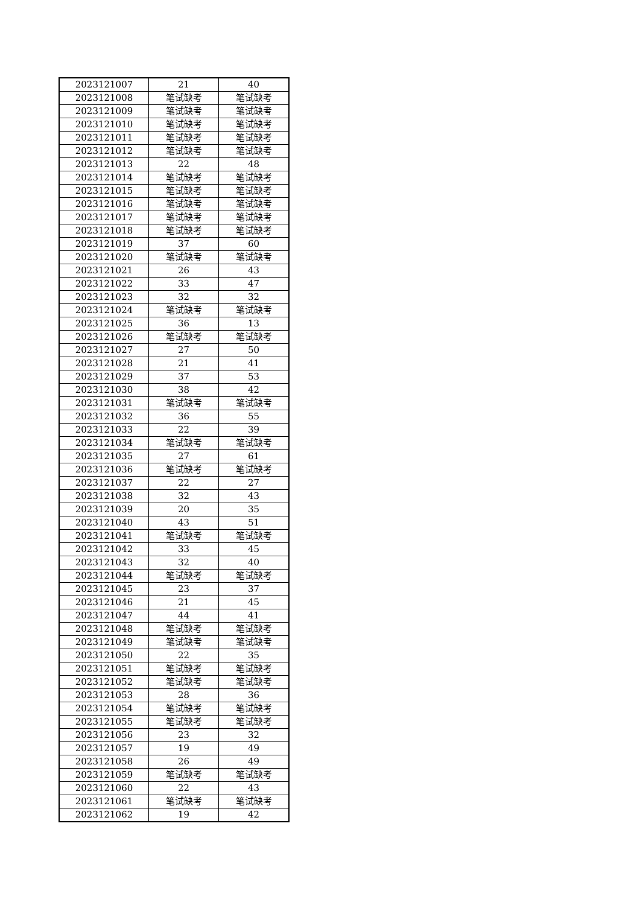| 2023121007 | 21 | 40 |
| 2023121008 | 笔试缺考 | 笔试缺考 |
| 2023121009 | 笔试缺考 | 笔试缺考 |
| 2023121010 | 笔试缺考 | 笔试缺考 |
| 2023121011 | 笔试缺考 | 笔试缺考 |
| 2023121012 | 笔试缺考 | 笔试缺考 |
| 2023121013 | 22 | 48 |
| 2023121014 | 笔试缺考 | 笔试缺考 |
| 2023121015 | 笔试缺考 | 笔试缺考 |
| 2023121016 | 笔试缺考 | 笔试缺考 |
| 2023121017 | 笔试缺考 | 笔试缺考 |
| 2023121018 | 笔试缺考 | 笔试缺考 |
| 2023121019 | 37 | 60 |
| 2023121020 | 笔试缺考 | 笔试缺考 |
| 2023121021 | 26 | 43 |
| 2023121022 | 33 | 47 |
| 2023121023 | 32 | 32 |
| 2023121024 | 笔试缺考 | 笔试缺考 |
| 2023121025 | 36 | 13 |
| 2023121026 | 笔试缺考 | 笔试缺考 |
| 2023121027 | 27 | 50 |
| 2023121028 | 21 | 41 |
| 2023121029 | 37 | 53 |
| 2023121030 | 38 | 42 |
| 2023121031 | 笔试缺考 | 笔试缺考 |
| 2023121032 | 36 | 55 |
| 2023121033 | 22 | 39 |
| 2023121034 | 笔试缺考 | 笔试缺考 |
| 2023121035 | 27 | 61 |
| 2023121036 | 笔试缺考 | 笔试缺考 |
| 2023121037 | 22 | 27 |
| 2023121038 | 32 | 43 |
| 2023121039 | 20 | 35 |
| 2023121040 | 43 | 51 |
| 2023121041 | 笔试缺考 | 笔试缺考 |
| 2023121042 | 33 | 45 |
| 2023121043 | 32 | 40 |
| 2023121044 | 笔试缺考 | 笔试缺考 |
| 2023121045 | 23 | 37 |
| 2023121046 | 21 | 45 |
| 2023121047 | 44 | 41 |
| 2023121048 | 笔试缺考 | 笔试缺考 |
| 2023121049 | 笔试缺考 | 笔试缺考 |
| 2023121050 | 22 | 35 |
| 2023121051 | 笔试缺考 | 笔试缺考 |
| 2023121052 | 笔试缺考 | 笔试缺考 |
| 2023121053 | 28 | 36 |
| 2023121054 | 笔试缺考 | 笔试缺考 |
| 2023121055 | 笔试缺考 | 笔试缺考 |
| 2023121056 | 23 | 32 |
| 2023121057 | 19 | 49 |
| 2023121058 | 26 | 49 |
| 2023121059 | 笔试缺考 | 笔试缺考 |
| 2023121060 | 22 | 43 |
| 2023121061 | 笔试缺考 | 笔试缺考 |
| 2023121062 | 19 | 42 |